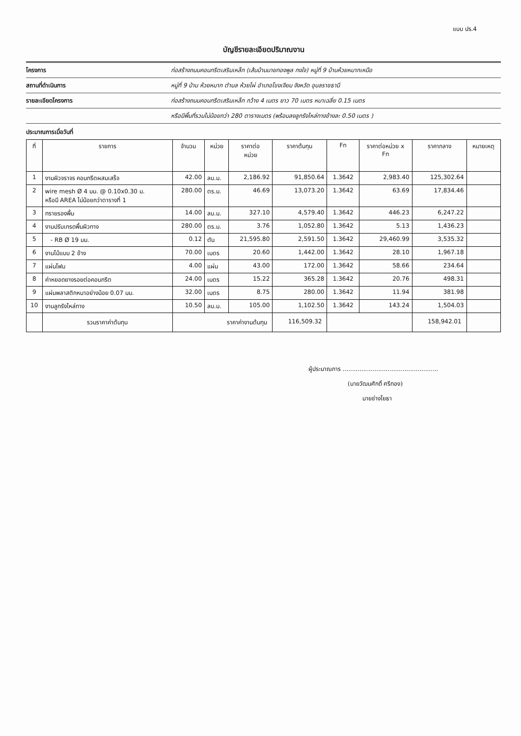แบบ ปร.4
บัญชีรายละเอียดปริมาณงาน
โครงการ ก่อสร้างถนนคอนกรีตเสริมเหล็ก (เส้นบ้านนายทองพูล กงใจ) หมู่ที่ 9 บ้านห้วยหมากเหนือ
สถานที่ดำเนินการ หมู่ที่ 9 บ้าน ห้วยหมาก ตำบล ห้วยไผ่ อำเภอโขงเจียม จังหวัด อุบลราชธานี
รายละเอียดโครงการ ก่อสร้างถนนคอนกรีตเสริมเหล็ก กว้าง 4 เมตร ยาว 70 เมตร หนาเฉลี่ย 0.15 เมตร
หรือมีพื้นที่รวมไม่น้อยกว่า 280 ตารางเมตร (พร้อมลงลูกรังไหล่ทางข้างละ 0.50 เมตร )
ประมาณการเมื่อวันที่
| ที่ | รายการ | จำนวน | หน่วย | ราคาต่อ หน่วย | ราคาต้นทุน | Fn | ราคาต่อหน่วย x Fn | ราคากลาง | หมายเหตุ |
| --- | --- | --- | --- | --- | --- | --- | --- | --- | --- |
| 1 | งานผิวจราจร คอนกรีตผสมเสร็จ | 42.00 | ลบ.ม. | 2,186.92 | 91,850.64 | 1.3642 | 2,983.40 | 125,302.64 | |
| 2 | wire mesh Ø 4 มม. @ 0.10x0.30 ม. หรือมี AREA ไม่น้อยกว่าตารางที่ 1 | 280.00 | ตร.ม. | 46.69 | 13,073.20 | 1.3642 | 63.69 | 17,834.46 | |
| 3 | ทรายรองพื้น | 14.00 | ลบ.ม. | 327.10 | 4,579.40 | 1.3642 | 446.23 | 6,247.22 | |
| 4 | งานปรับเกรดพื้นผิวทาง | 280.00 | ตร.ม. | 3.76 | 1,052.80 | 1.3642 | 5.13 | 1,436.23 | |
| 5 | - RB Ø 19 มม. | 0.12 | ตัน | 21,595.80 | 2,591.50 | 1.3642 | 29,460.99 | 3,535.32 | |
| 6 | งานไม้แบบ 2 ข้าง | 70.00 | เมตร | 20.60 | 1,442.00 | 1.3642 | 28.10 | 1,967.18 | |
| 7 | แผ่นโฟม | 4.00 | แผ่น | 43.00 | 172.00 | 1.3642 | 58.66 | 234.64 | |
| 8 | ค่าหยอดยางรอยต่อคอนกรีต | 24.00 | เมตร | 15.22 | 365.28 | 1.3642 | 20.76 | 498.31 | |
| 9 | แผ่นพลาสติกหนาอย่างน้อย 0.07 มม. | 32.00 | เมตร | 8.75 | 280.00 | 1.3642 | 11.94 | 381.98 | |
| 10 | งานลูกรังไหล่ทาง | 10.50 | ลบ.ม. | 105.00 | 1,102.50 | 1.3642 | 143.24 | 1,504.03 | |
| | รวมราคาค่าต้นทุน | ราคาค่างานต้นทุน | | | 116,509.32 | | | 158,942.01 | |
ผู้ประมาณการ ...................................................
(นายวัฒนศักดิ์ ศรีทอง)
นายช่างโยธา